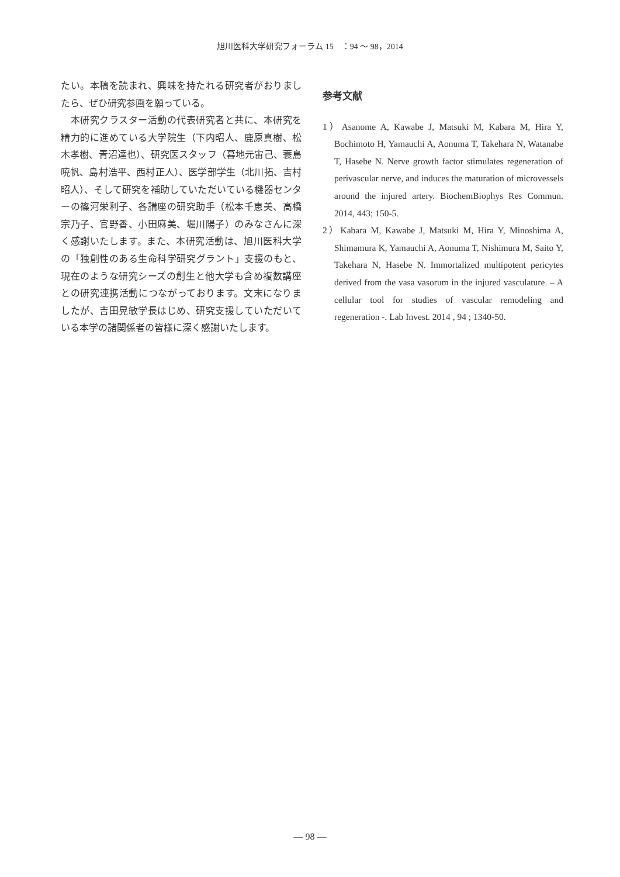旭川医科大学研究フォーラム 15　：94 ～ 98，2014
たい。本稿を読まれ、興味を持たれる研究者がおりましたら、ぜひ研究参画を願っている。
　本研究クラスター活動の代表研究者と共に、本研究を精力的に進めている大学院生（下内昭人、鹿原真樹、松木孝樹、青沼達也）、研究医スタッフ（暮地元宙己、蓑島暁帆、島村浩平、西村正人）、医学部学生（北川拓、吉村昭人）、そして研究を補助していただいている機器センターの篠河栄利子、各講座の研究助手（松本千恵美、高橋宗乃子、官野香、小田麻美、堀川陽子）のみなさんに深く感謝いたします。また、本研究活動は、旭川医科大学の「独創性のある生命科学研究グラント」支援のもと、現在のような研究シーズの創生と他大学も含め複数講座との研究連携活動につながっております。文末になりましたが、吉田晃敏学長はじめ、研究支援していただいている本学の諸関係者の皆様に深く感謝いたします。
参考文献
1）Asanome A, Kawabe J, Matsuki M, Kabara M, Hira Y, Bochimoto H, Yamauchi A, Aonuma T, Takehara N, Watanabe T, Hasebe N. Nerve growth factor stimulates regeneration of perivascular nerve, and induces the maturation of microvessels around the injured artery. BiochemBiophys Res Commun. 2014, 443; 150-5.
2）Kabara M, Kawabe J, Matsuki M, Hira Y, Minoshima A, Shimamura K, Yamauchi A, Aonuma T, Nishimura M, Saito Y, Takehara N, Hasebe N. Immortalized multipotent pericytes derived from the vasa vasorum in the injured vasculature. – A cellular tool for studies of vascular remodeling and regeneration -. Lab Invest. 2014 , 94 ; 1340-50.
— 98 —